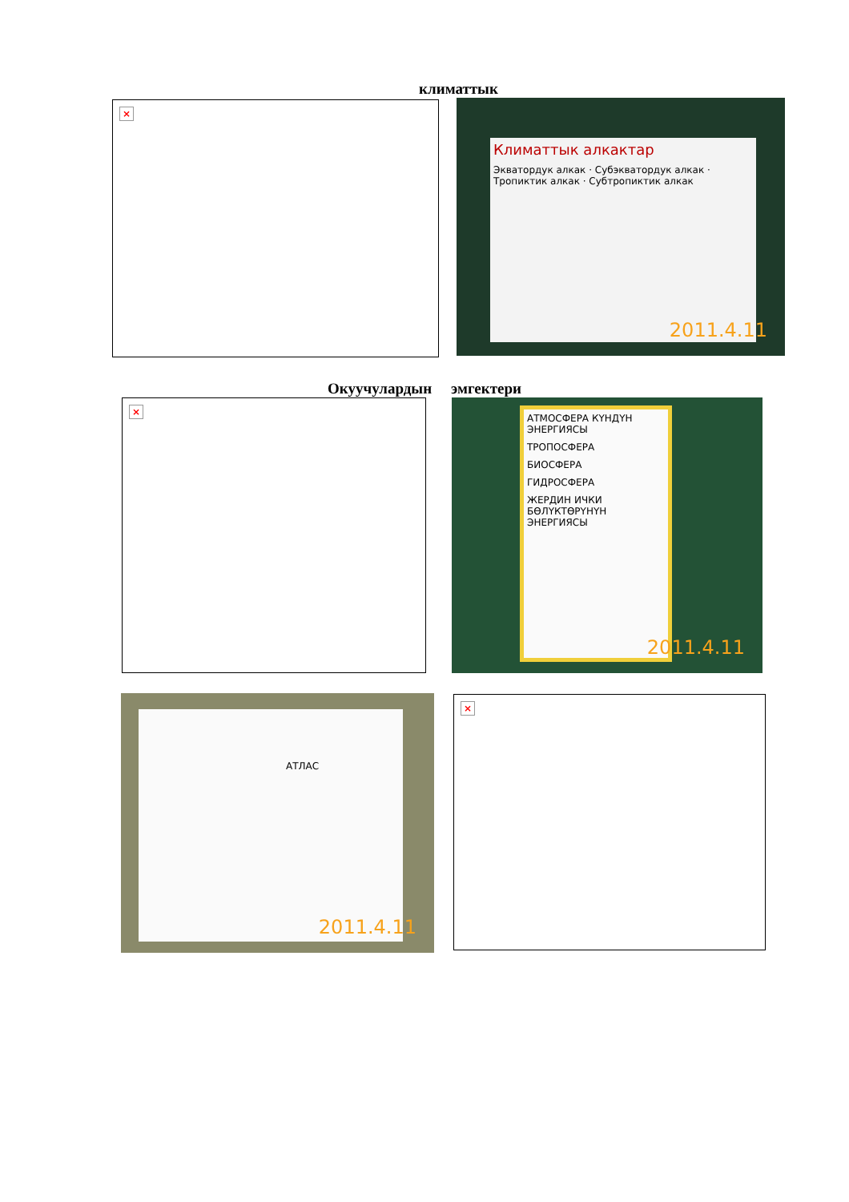климаттык
×
Климаттык алкактар
Экватордук алкак · Субэкватордук алкак · Тропиктик алкак · Субтропиктик алкак
2011.4.11
Окуучулардын эмгектери
×
АТМОСФЕРА КҮНДҮН ЭНЕРГИЯСЫ
ТРОПОСФЕРА
БИОСФЕРА
ГИДРОСФЕРА
ЖЕРДИН ИЧКИ БӨЛҮКТӨРҮНҮН ЭНЕРГИЯСЫ
2011.4.11
АТЛАС
2011.4.11
×